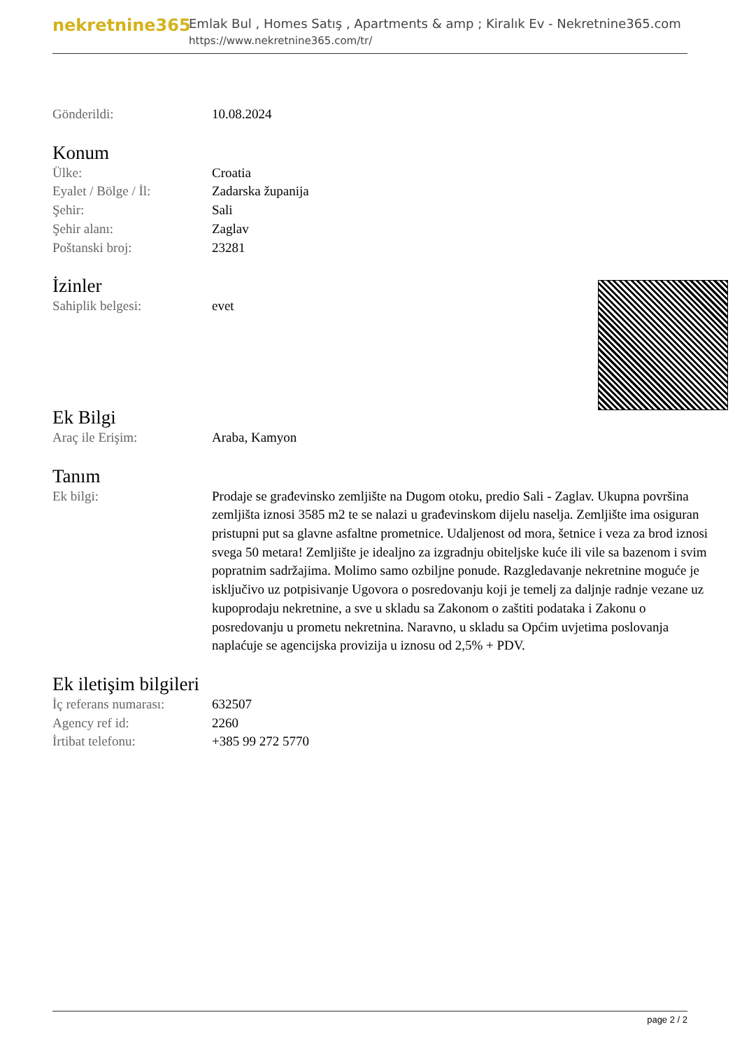nekretnine365
Emlak Bul , Homes Satış , Apartments & amp ; Kiralık Ev - Nekretnine365.com
https://www.nekretnine365.com/tr/
| Gönderildi: | 10.08.2024 |
Konum
| Ülke: | Croatia |
| Eyalet / Bölge / İl: | Zadarska županija |
| Şehir: | Sali |
| Şehir alanı: | Zaglav |
| Poštanski broj: | 23281 |
İzinler
| Sahiplik belgesi: | evet |
Ek Bilgi
| Araç ile Erişim: | Araba, Kamyon |
Tanım
| Ek bilgi: | Prodaje se građevinsko zemljište na Dugom otoku, predio Sali - Zaglav. Ukupna površina zemljišta iznosi 3585 m2 te se nalazi u građevinskom dijelu naselja. Zemljište ima osiguran pristupni put sa glavne asfaltne prometnice. Udaljenost od mora, šetnice i veza za brod iznosi svega 50 metara! Zemljište je idealjno za izgradnju obiteljske kuće ili vile sa bazenom i svim popratnim sadržajima. Molimo samo ozbiljne ponude. Razgledavanje nekretnine moguće je isključivo uz potpisivanje Ugovora o posredovanju koji je temelj za daljnje radnje vezane uz kupoprodaju nekretnine, a sve u skladu sa Zakonom o zaštiti podataka i Zakonu o posredovanju u prometu nekretnina. Naravno, u skladu sa Općim uvjetima poslovanja naplaćuje se agencijska provizija u iznosu od 2,5% + PDV. |
Ek iletişim bilgileri
| İç referans numarası: | 632507 |
| Agency ref id: | 2260 |
| İrtibat telefonu: | +385 99 272 5770 |
page 2 / 2